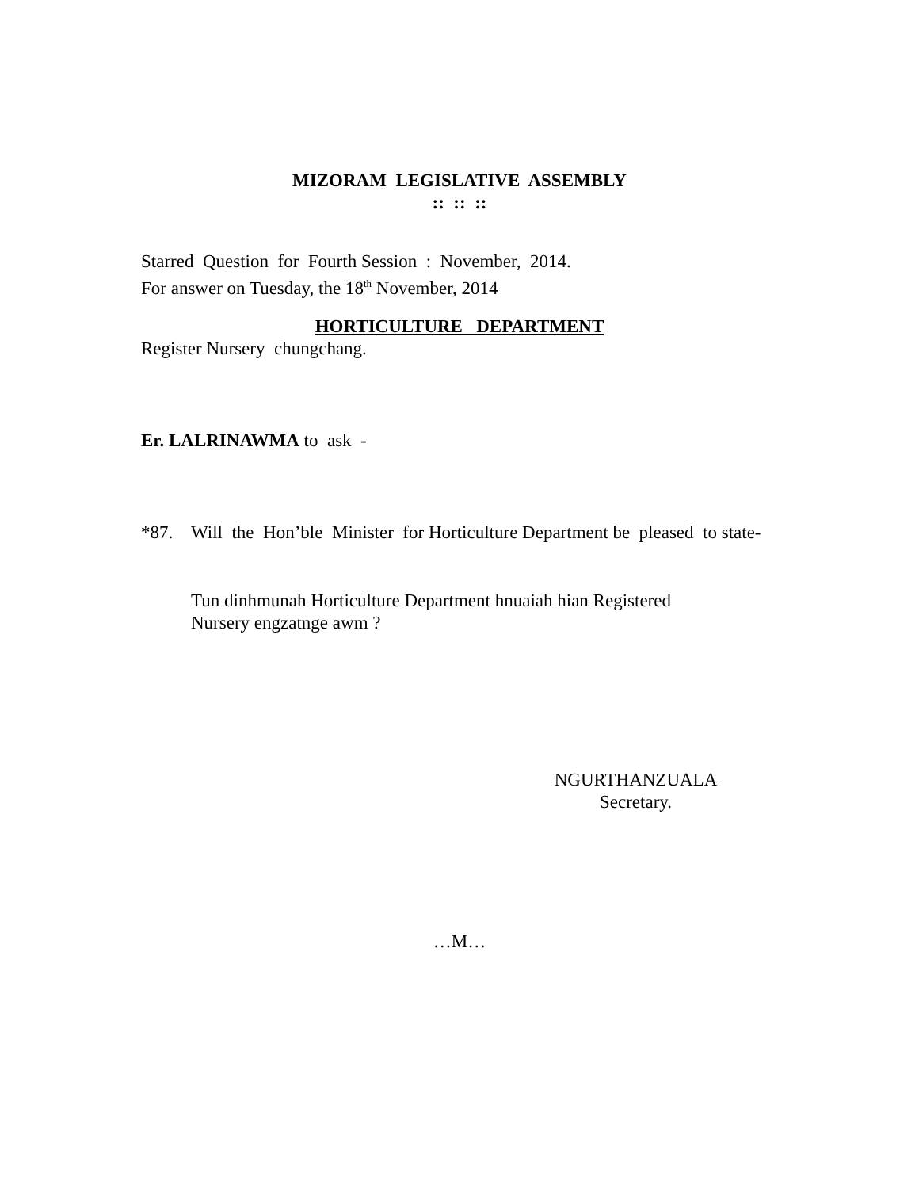MIZORAM LEGISLATIVE ASSEMBLY
:: :: ::
Starred Question for Fourth Session : November, 2014.
For answer on Tuesday, the 18<sup>th</sup> November, 2014
HORTICULTURE DEPARTMENT
Register Nursery chungchang.
Er. LALRINAWMA to ask -
*87. Will the Hon’ble Minister for Horticulture Department be pleased to state-
Tun dinhmunah Horticulture Department hnuaiah hian Registered Nursery engzatnge awm ?
NGURTHANZUALA
Secretary.
…M…